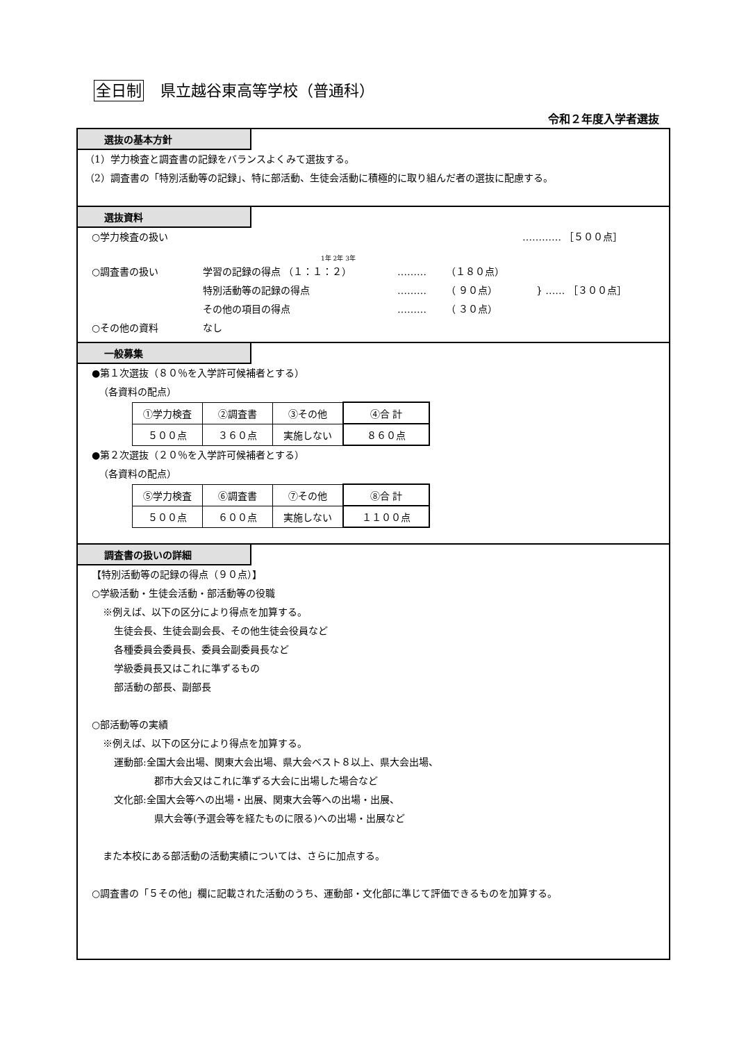全日制 県立越谷東高等学校（普通科）
令和２年度入学者選抜
選抜の基本方針
（1）学力検査と調査書の記録をバランスよくみて選抜する。
（2）調査書の「特別活動等の記録」、特に部活動、生徒会活動に積極的に取り組んだ者の選抜に配慮する。
選抜資料
○学力検査の扱い ………… ［５００点］
1年 2年 3年
○調査書の扱い 学習の記録の得点 （１：１：２） ……… （１８０点）
特別活動等の記録の得点 ……… （ ９０点） } …… ［３００点］
その他の項目の得点 ……… （ ３０点）
○その他の資料 なし
一般募集
●第１次選抜（８０％を入学許可候補者とする）
（各資料の配点）
| ①学力検査 | ②調査書 | ③その他 | ④合 計 |
| ５００点 | ３６０点 | 実施しない | ８６０点 |
●第２次選抜（２０％を入学許可候補者とする）
（各資料の配点）
| ⑤学力検査 | ⑥調査書 | ⑦その他 | ⑧合 計 |
| ５００点 | ６００点 | 実施しない | １１００点 |
調査書の扱いの詳細
【特別活動等の記録の得点（９０点）】
○学級活動・生徒会活動・部活動等の役職
※例えば、以下の区分により得点を加算する。
生徒会長、生徒会副会長、その他生徒会役員など
各種委員会委員長、委員会副委員長など
学級委員長又はこれに準ずるもの
部活動の部長、副部長
○部活動等の実績
※例えば、以下の区分により得点を加算する。
運動部:全国大会出場、関東大会出場、県大会ベスト８以上、県大会出場、
郡市大会又はこれに準ずる大会に出場した場合など
文化部:全国大会等への出場・出展、関東大会等への出場・出展、
県大会等(予選会等を経たものに限る)への出場・出展など
また本校にある部活動の活動実績については、さらに加点する。
○調査書の「５その他」欄に記載された活動のうち、運動部・文化部に準じて評価できるものを加算する。